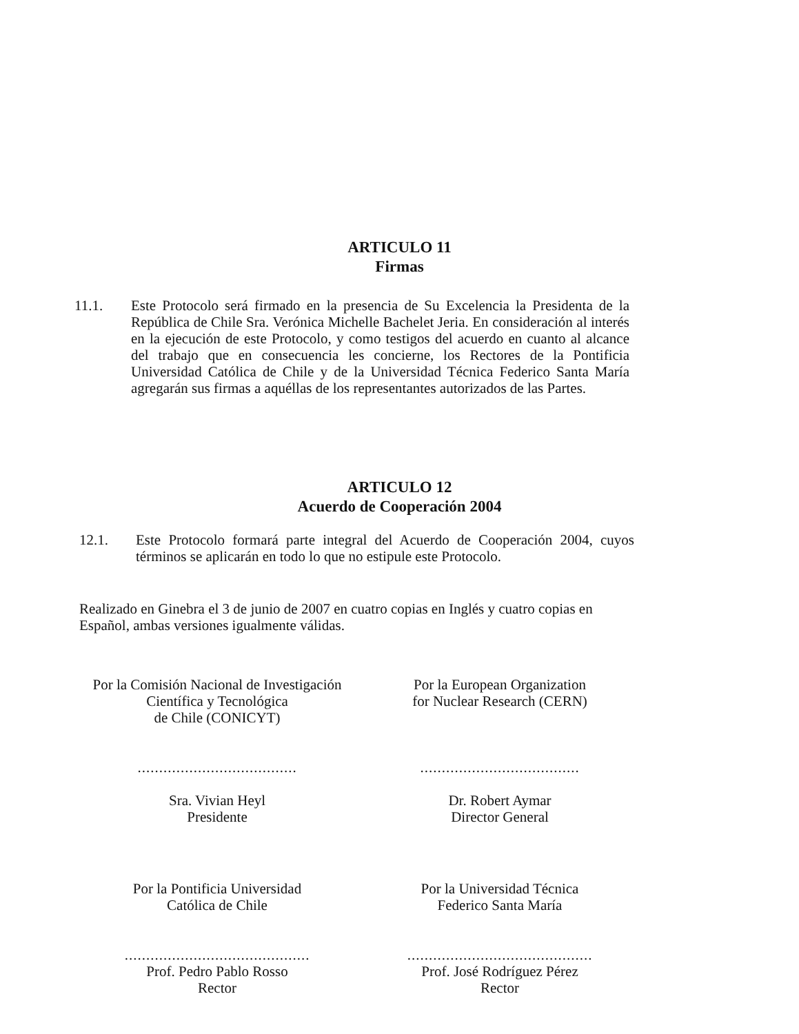ARTICULO 11
Firmas
11.1. Este Protocolo será firmado en la presencia de Su Excelencia la Presidenta de la República de Chile Sra. Verónica Michelle Bachelet Jeria. En consideración al interés en la ejecución de este Protocolo, y como testigos del acuerdo en cuanto al alcance del trabajo que en consecuencia les concierne, los Rectores de la Pontificia Universidad Católica de Chile y de la Universidad Técnica Federico Santa María agregarán sus firmas a aquéllas de los representantes autorizados de las Partes.
ARTICULO 12
Acuerdo de Cooperación 2004
12.1. Este Protocolo formará parte integral del Acuerdo de Cooperación 2004, cuyos términos se aplicarán en todo lo que no estipule este Protocolo.
Realizado en Ginebra el 3 de junio de 2007 en cuatro copias en Inglés y cuatro copias en Español, ambas versiones igualmente válidas.
Por la Comisión Nacional de Investigación
Científica y Tecnológica
de Chile (CONICYT)
.....................................
Sra. Vivian Heyl
Presidente
Por la European Organization
for Nuclear Research (CERN)
.....................................
Dr. Robert Aymar
Director General
Por la Pontificia Universidad
Católica de Chile
...........................................
Prof. Pedro Pablo Rosso
Rector
Por la Universidad Técnica
Federico Santa María
...........................................
Prof. José Rodríguez Pérez
Rector